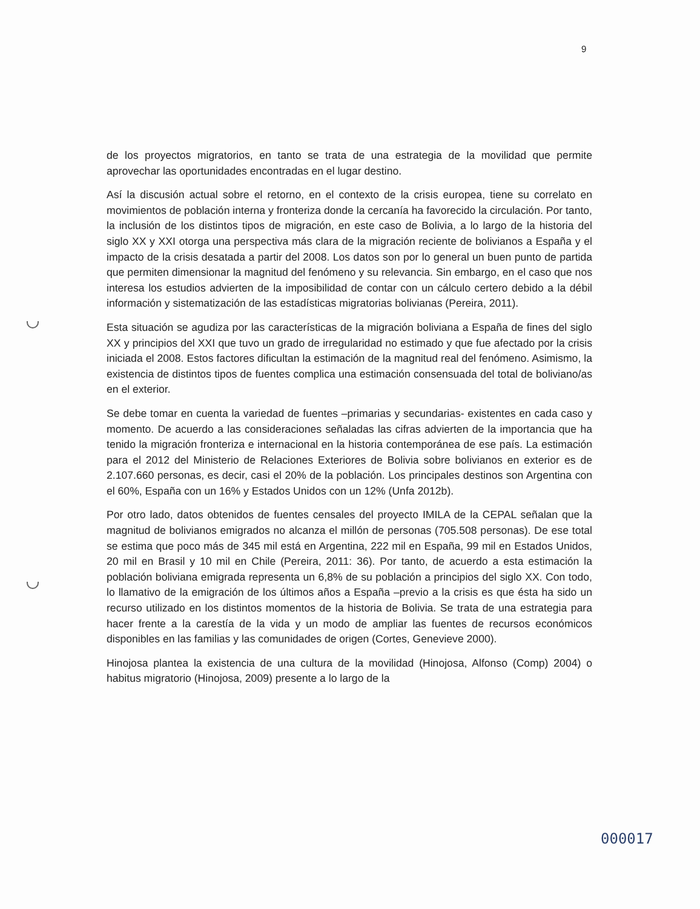9
de los proyectos migratorios, en tanto se trata de una estrategia de la movilidad que permite aprovechar las oportunidades encontradas en el lugar destino.
Así la discusión actual sobre el retorno, en el contexto de la crisis europea, tiene su correlato en movimientos de población interna y fronteriza donde la cercanía ha favorecido la circulación. Por tanto, la inclusión de los distintos tipos de migración, en este caso de Bolivia, a lo largo de la historia del siglo XX y XXI otorga una perspectiva más clara de la migración reciente de bolivianos a España y el impacto de la crisis desatada a partir del 2008. Los datos son por lo general un buen punto de partida que permiten dimensionar la magnitud del fenómeno y su relevancia. Sin embargo, en el caso que nos interesa los estudios advierten de la imposibilidad de contar con un cálculo certero debido a la débil información y sistematización de las estadísticas migratorias bolivianas (Pereira, 2011).
Esta situación se agudiza por las características de la migración boliviana a España de fines del siglo XX y principios del XXI que tuvo un grado de irregularidad no estimado y que fue afectado por la crisis iniciada el 2008. Estos factores dificultan la estimación de la magnitud real del fenómeno. Asimismo, la existencia de distintos tipos de fuentes complica una estimación consensuada del total de boliviano/as en el exterior.
Se debe tomar en cuenta la variedad de fuentes –primarias y secundarias- existentes en cada caso y momento. De acuerdo a las consideraciones señaladas las cifras advierten de la importancia que ha tenido la migración fronteriza e internacional en la historia contemporánea de ese país. La estimación para el 2012 del Ministerio de Relaciones Exteriores de Bolivia sobre bolivianos en exterior es de 2.107.660 personas, es decir, casi el 20% de la población. Los principales destinos son Argentina con el 60%, España con un 16% y Estados Unidos con un 12% (Unfa 2012b).
Por otro lado, datos obtenidos de fuentes censales del proyecto IMILA de la CEPAL señalan que la magnitud de bolivianos emigrados no alcanza el millón de personas (705.508 personas). De ese total se estima que poco más de 345 mil está en Argentina, 222 mil en España, 99 mil en Estados Unidos, 20 mil en Brasil y 10 mil en Chile (Pereira, 2011: 36). Por tanto, de acuerdo a esta estimación la población boliviana emigrada representa un 6,8% de su población a principios del siglo XX. Con todo, lo llamativo de la emigración de los últimos años a España –previo a la crisis es que ésta ha sido un recurso utilizado en los distintos momentos de la historia de Bolivia. Se trata de una estrategia para hacer frente a la carestía de la vida y un modo de ampliar las fuentes de recursos económicos disponibles en las familias y las comunidades de origen (Cortes, Genevieve 2000).
Hinojosa plantea la existencia de una cultura de la movilidad (Hinojosa, Alfonso (Comp) 2004) o habitus migratorio (Hinojosa, 2009) presente a lo largo de la
000017